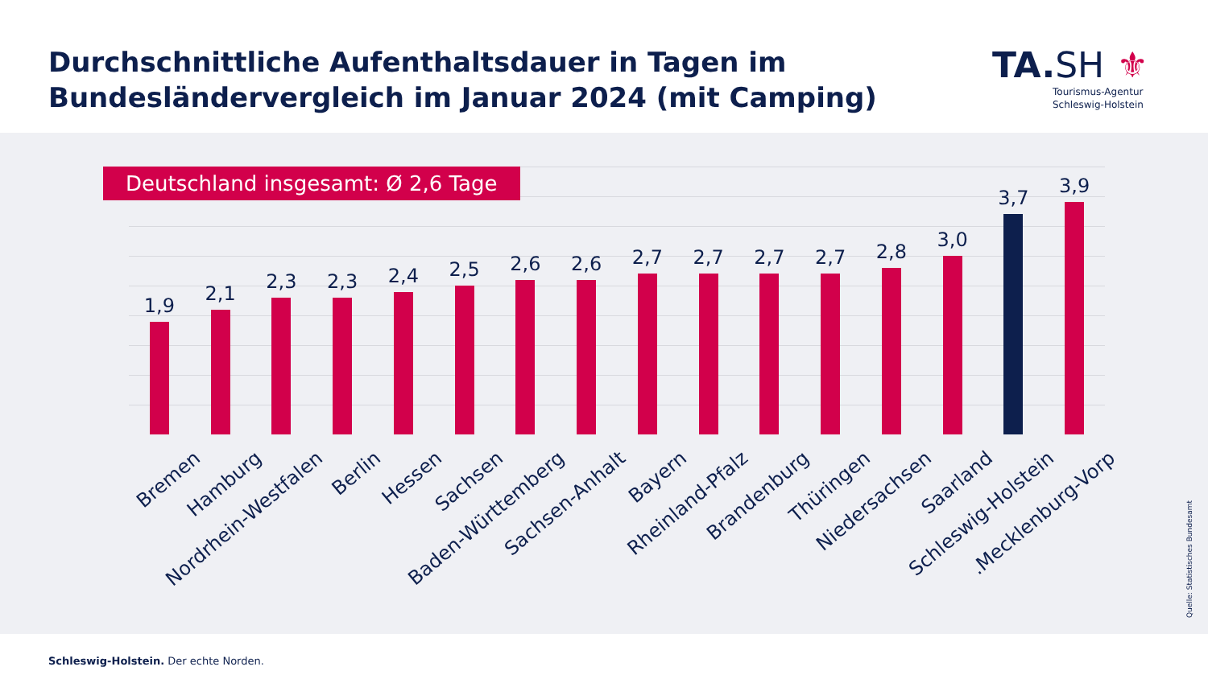Durchschnittliche Aufenthaltsdauer in Tagen im
Bundesländervergleich im Januar 2024 (mit Camping)
TA.SH ⚜
Tourismus-Agentur
Schleswig-Holstein
1,9
2,1
2,3
2,3
2,4
2,5
2,6
2,6
2,7
2,7
2,7
2,7
2,8
3,0
3,7
3,9
Deutschland insgesamt: Ø 2,6 Tage
Bremen
Hamburg
Nordrhein-Westfalen
Berlin
Hessen
Sachsen
Baden-Württemberg
Sachsen-Anhalt
Bayern
Rheinland-Pfalz
Brandenburg
Thüringen
Niedersachsen
Saarland
Schleswig-Holstein
Mecklenburg-Vorp.
Quelle: Statistisches Bundesamt
Schleswig-Holstein. Der echte Norden.